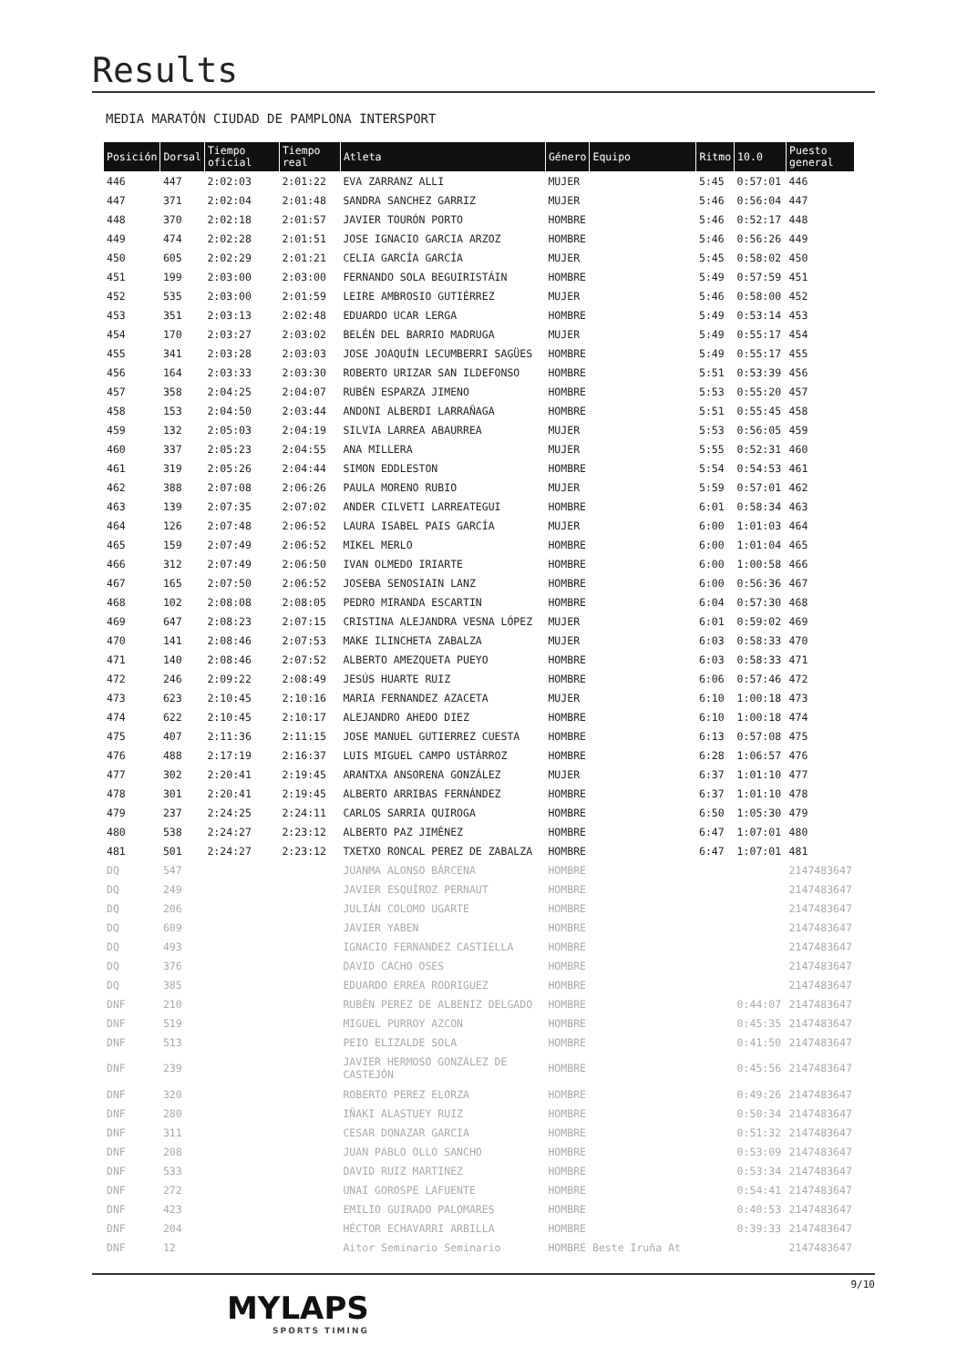Results
MEDIA MARATÓN CIUDAD DE PAMPLONA INTERSPORT
| Posición | Dorsal | Tiempo oficial | Tiempo real | Atleta | Género | Equipo | Ritmo | 10.0 | Puesto general |
| --- | --- | --- | --- | --- | --- | --- | --- | --- | --- |
| 446 | 447 | 2:02:03 | 2:01:22 | EVA ZARRANZ ALLI | MUJER | | 5:45 | 0:57:01 | 446 |
| 447 | 371 | 2:02:04 | 2:01:48 | SANDRA SANCHEZ GARRIZ | MUJER | | 5:46 | 0:56:04 | 447 |
| 448 | 370 | 2:02:18 | 2:01:57 | JAVIER TOURÓN PORTO | HOMBRE | | 5:46 | 0:52:17 | 448 |
| 449 | 474 | 2:02:28 | 2:01:51 | JOSE IGNACIO GARCIA ARZOZ | HOMBRE | | 5:46 | 0:56:26 | 449 |
| 450 | 605 | 2:02:29 | 2:01:21 | CELIA GARCÍA GARCÍA | MUJER | | 5:45 | 0:58:02 | 450 |
| 451 | 199 | 2:03:00 | 2:03:00 | FERNANDO SOLA BEGUIRISTÁIN | HOMBRE | | 5:49 | 0:57:59 | 451 |
| 452 | 535 | 2:03:00 | 2:01:59 | LEIRE AMBROSIO GUTIÉRREZ | MUJER | | 5:46 | 0:58:00 | 452 |
| 453 | 351 | 2:03:13 | 2:02:48 | EDUARDO UCAR LERGA | HOMBRE | | 5:49 | 0:53:14 | 453 |
| 454 | 170 | 2:03:27 | 2:03:02 | BELÉN DEL BARRIO MADRUGA | MUJER | | 5:49 | 0:55:17 | 454 |
| 455 | 341 | 2:03:28 | 2:03:03 | JOSE JOAQUÍN LECUMBERRI SAGÜES | HOMBRE | | 5:49 | 0:55:17 | 455 |
| 456 | 164 | 2:03:33 | 2:03:30 | ROBERTO URIZAR SAN ILDEFONSO | HOMBRE | | 5:51 | 0:53:39 | 456 |
| 457 | 358 | 2:04:25 | 2:04:07 | RUBÉN ESPARZA JIMENO | HOMBRE | | 5:53 | 0:55:20 | 457 |
| 458 | 153 | 2:04:50 | 2:03:44 | ANDONI ALBERDI LARRAÑAGA | HOMBRE | | 5:51 | 0:55:45 | 458 |
| 459 | 132 | 2:05:03 | 2:04:19 | SILVIA LARREA ABAURREA | MUJER | | 5:53 | 0:56:05 | 459 |
| 460 | 337 | 2:05:23 | 2:04:55 | ANA MILLERA | MUJER | | 5:55 | 0:52:31 | 460 |
| 461 | 319 | 2:05:26 | 2:04:44 | SIMON EDDLESTON | HOMBRE | | 5:54 | 0:54:53 | 461 |
| 462 | 388 | 2:07:08 | 2:06:26 | PAULA MORENO RUBIO | MUJER | | 5:59 | 0:57:01 | 462 |
| 463 | 139 | 2:07:35 | 2:07:02 | ANDER CILVETI LARREATEGUI | HOMBRE | | 6:01 | 0:58:34 | 463 |
| 464 | 126 | 2:07:48 | 2:06:52 | LAURA ISABEL PAIS GARCÍA | MUJER | | 6:00 | 1:01:03 | 464 |
| 465 | 159 | 2:07:49 | 2:06:52 | MIKEL MERLO | HOMBRE | | 6:00 | 1:01:04 | 465 |
| 466 | 312 | 2:07:49 | 2:06:50 | IVAN OLMEDO IRIARTE | HOMBRE | | 6:00 | 1:00:58 | 466 |
| 467 | 165 | 2:07:50 | 2:06:52 | JOSEBA SENOSIAIN LANZ | HOMBRE | | 6:00 | 0:56:36 | 467 |
| 468 | 102 | 2:08:08 | 2:08:05 | PEDRO MIRANDA ESCARTIN | HOMBRE | | 6:04 | 0:57:30 | 468 |
| 469 | 647 | 2:08:23 | 2:07:15 | CRISTINA ALEJANDRA VESNA LÓPEZ | MUJER | | 6:01 | 0:59:02 | 469 |
| 470 | 141 | 2:08:46 | 2:07:53 | MAKE ILINCHETA ZABALZA | MUJER | | 6:03 | 0:58:33 | 470 |
| 471 | 140 | 2:08:46 | 2:07:52 | ALBERTO AMEZQUETA PUEYO | HOMBRE | | 6:03 | 0:58:33 | 471 |
| 472 | 246 | 2:09:22 | 2:08:49 | JESÚS HUARTE RUIZ | HOMBRE | | 6:06 | 0:57:46 | 472 |
| 473 | 623 | 2:10:45 | 2:10:16 | MARIA FERNANDEZ AZACETA | MUJER | | 6:10 | 1:00:18 | 473 |
| 474 | 622 | 2:10:45 | 2:10:17 | ALEJANDRO AHEDO DIEZ | HOMBRE | | 6:10 | 1:00:18 | 474 |
| 475 | 407 | 2:11:36 | 2:11:15 | JOSE MANUEL GUTIERREZ CUESTA | HOMBRE | | 6:13 | 0:57:08 | 475 |
| 476 | 488 | 2:17:19 | 2:16:37 | LUIS MIGUEL CAMPO USTÁRROZ | HOMBRE | | 6:28 | 1:06:57 | 476 |
| 477 | 302 | 2:20:41 | 2:19:45 | ARANTXA ANSORENA GONZÁLEZ | MUJER | | 6:37 | 1:01:10 | 477 |
| 478 | 301 | 2:20:41 | 2:19:45 | ALBERTO ARRIBAS FERNÁNDEZ | HOMBRE | | 6:37 | 1:01:10 | 478 |
| 479 | 237 | 2:24:25 | 2:24:11 | CARLOS SARRIA QUIROGA | HOMBRE | | 6:50 | 1:05:30 | 479 |
| 480 | 538 | 2:24:27 | 2:23:12 | ALBERTO PAZ JIMÉNEZ | HOMBRE | | 6:47 | 1:07:01 | 480 |
| 481 | 501 | 2:24:27 | 2:23:12 | TXETXO RONCAL PEREZ DE ZABALZA | HOMBRE | | 6:47 | 1:07:01 | 481 |
| DQ | 547 | | | JUANMA ALONSO BÁRCENA | HOMBRE | | | | 2147483647 |
| DQ | 249 | | | JAVIER ESQUÍROZ PERNAUT | HOMBRE | | | | 2147483647 |
| DQ | 206 | | | JULIÁN COLOMO UGARTE | HOMBRE | | | | 2147483647 |
| DQ | 609 | | | JAVIER YABEN | HOMBRE | | | | 2147483647 |
| DQ | 493 | | | IGNACIO FERNANDEZ CASTIELLA | HOMBRE | | | | 2147483647 |
| DQ | 376 | | | DAVID CACHO OSES | HOMBRE | | | | 2147483647 |
| DQ | 385 | | | EDUARDO ERREA RODRIGUEZ | HOMBRE | | | | 2147483647 |
| DNF | 210 | | | RUBÉN PEREZ DE ALBENIZ DELGADO | HOMBRE | | | 0:44:07 | 2147483647 |
| DNF | 519 | | | MIGUEL PURROY AZCON | HOMBRE | | | 0:45:35 | 2147483647 |
| DNF | 513 | | | PEIO ELIZALDE SOLA | HOMBRE | | | 0:41:50 | 2147483647 |
| DNF | 239 | | | JAVIER HERMOSO GONZÁLEZ DE CASTEJÓN | HOMBRE | | | 0:45:56 | 2147483647 |
| DNF | 320 | | | ROBERTO PEREZ ELORZA | HOMBRE | | | 0:49:26 | 2147483647 |
| DNF | 280 | | | IÑAKI ALASTUEY RUIZ | HOMBRE | | | 0:50:34 | 2147483647 |
| DNF | 311 | | | CESAR DONAZAR GARCIA | HOMBRE | | | 0:51:32 | 2147483647 |
| DNF | 208 | | | JUAN PABLO OLLO SANCHO | HOMBRE | | | 0:53:09 | 2147483647 |
| DNF | 533 | | | DAVID RUIZ MARTINEZ | HOMBRE | | | 0:53:34 | 2147483647 |
| DNF | 272 | | | UNAI GOROSPE LAFUENTE | HOMBRE | | | 0:54:41 | 2147483647 |
| DNF | 423 | | | EMILIO GUIRADO PALOMARES | HOMBRE | | | 0:40:53 | 2147483647 |
| DNF | 204 | | | HÉCTOR ECHAVARRI ARBILLA | HOMBRE | | | 0:39:33 | 2147483647 |
| DNF | 12 | | | Aitor Seminario Seminario | HOMBRE | Beste Iruña At | | | 2147483647 |
9/10
MYLAPS
SPORTS TIMING